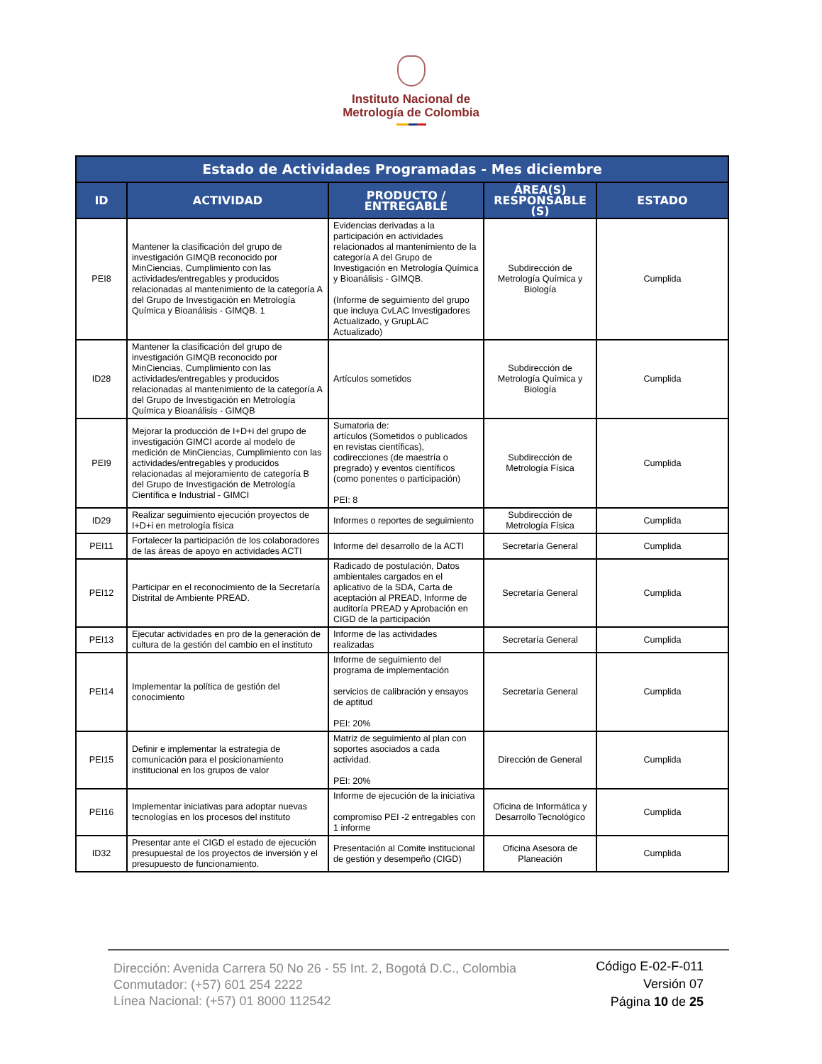Instituto Nacional de
Metrología de Colombia
| Estado de Actividades Programadas - Mes diciembre | | | | |
| --- | --- | --- | --- | --- |
| ID | ACTIVIDAD | PRODUCTO / ENTREGABLE | ÁREA(S) RESPONSABLE (S) | ESTADO |
| PEI8 | Mantener la clasificación del grupo de investigación GIMQB reconocido por MinCiencias, Cumplimiento con las actividades/entregables y producidos relacionadas al mantenimiento de la categoría A del Grupo de Investigación en Metrología Química y Bioanálisis - GIMQB. 1 | Evidencias derivadas a la participación en actividades relacionados al mantenimiento de la categoría A del Grupo de Investigación en Metrología Química y Bioanálisis - GIMQB. (Informe de seguimiento del grupo que incluya CvLAC Investigadores Actualizado, y GrupLAC Actualizado) | Subdirección de Metrología Química y Biología | Cumplida |
| ID28 | Mantener la clasificación del grupo de investigación GIMQB reconocido por MinCiencias, Cumplimiento con las actividades/entregables y producidos relacionadas al mantenimiento de la categoría A del Grupo de Investigación en Metrología Química y Bioanálisis - GIMQB | Artículos sometidos | Subdirección de Metrología Química y Biología | Cumplida |
| PEI9 | Mejorar la producción de I+D+i del grupo de investigación GIMCI acorde al modelo de medición de MinCiencias, Cumplimiento con las actividades/entregables y producidos relacionadas al mejoramiento de categoría B del Grupo de Investigación de Metrología Científica e Industrial - GIMCI | Sumatoria de: artículos (Sometidos o publicados en revistas científicas), codirecciones (de maestría o pregrado) y eventos científicos (como ponentes o participación) PEI: 8 | Subdirección de Metrología Física | Cumplida |
| ID29 | Realizar seguimiento ejecución proyectos de I+D+i en metrología física | Informes o reportes de seguimiento | Subdirección de Metrología Física | Cumplida |
| PEI11 | Fortalecer la participación de los colaboradores de las áreas de apoyo en actividades ACTI | Informe del desarrollo de la ACTI | Secretaría General | Cumplida |
| PEI12 | Participar en el reconocimiento de la Secretaría Distrital de Ambiente PREAD. | Radicado de postulación, Datos ambientales cargados en el aplicativo de la SDA, Carta de aceptación al PREAD, Informe de auditoría PREAD y Aprobación en CIGD de la participación | Secretaría General | Cumplida |
| PEI13 | Ejecutar actividades en pro de la generación de cultura de la gestión del cambio en el instituto | Informe de las actividades realizadas | Secretaría General | Cumplida |
| PEI14 | Implementar la política de gestión del conocimiento | Informe de seguimiento del programa de implementación servicios de calibración y ensayos de aptitud PEI: 20% | Secretaría General | Cumplida |
| PEI15 | Definir e implementar la estrategia de comunicación para el posicionamiento institucional en los grupos de valor | Matriz de seguimiento al plan con soportes asociados a cada actividad. PEI: 20% | Dirección de General | Cumplida |
| PEI16 | Implementar iniciativas para adoptar nuevas tecnologías en los procesos del instituto | Informe de ejecución de la iniciativa compromiso PEI -2 entregables con 1 informe | Oficina de Informática y Desarrollo Tecnológico | Cumplida |
| ID32 | Presentar ante el CIGD el estado de ejecución presupuestal de los proyectos de inversión y el presupuesto de funcionamiento. | Presentación al Comite institucional de gestión y desempeño (CIGD) | Oficina Asesora de Planeación | Cumplida |
Dirección: Avenida Carrera 50 No 26 - 55 Int. 2, Bogotá D.C., Colombia
Conmutador: (+57) 601 254 2222
Línea Nacional: (+57) 01 8000 112542
Código E-02-F-011
Versión 07
Página 10 de 25